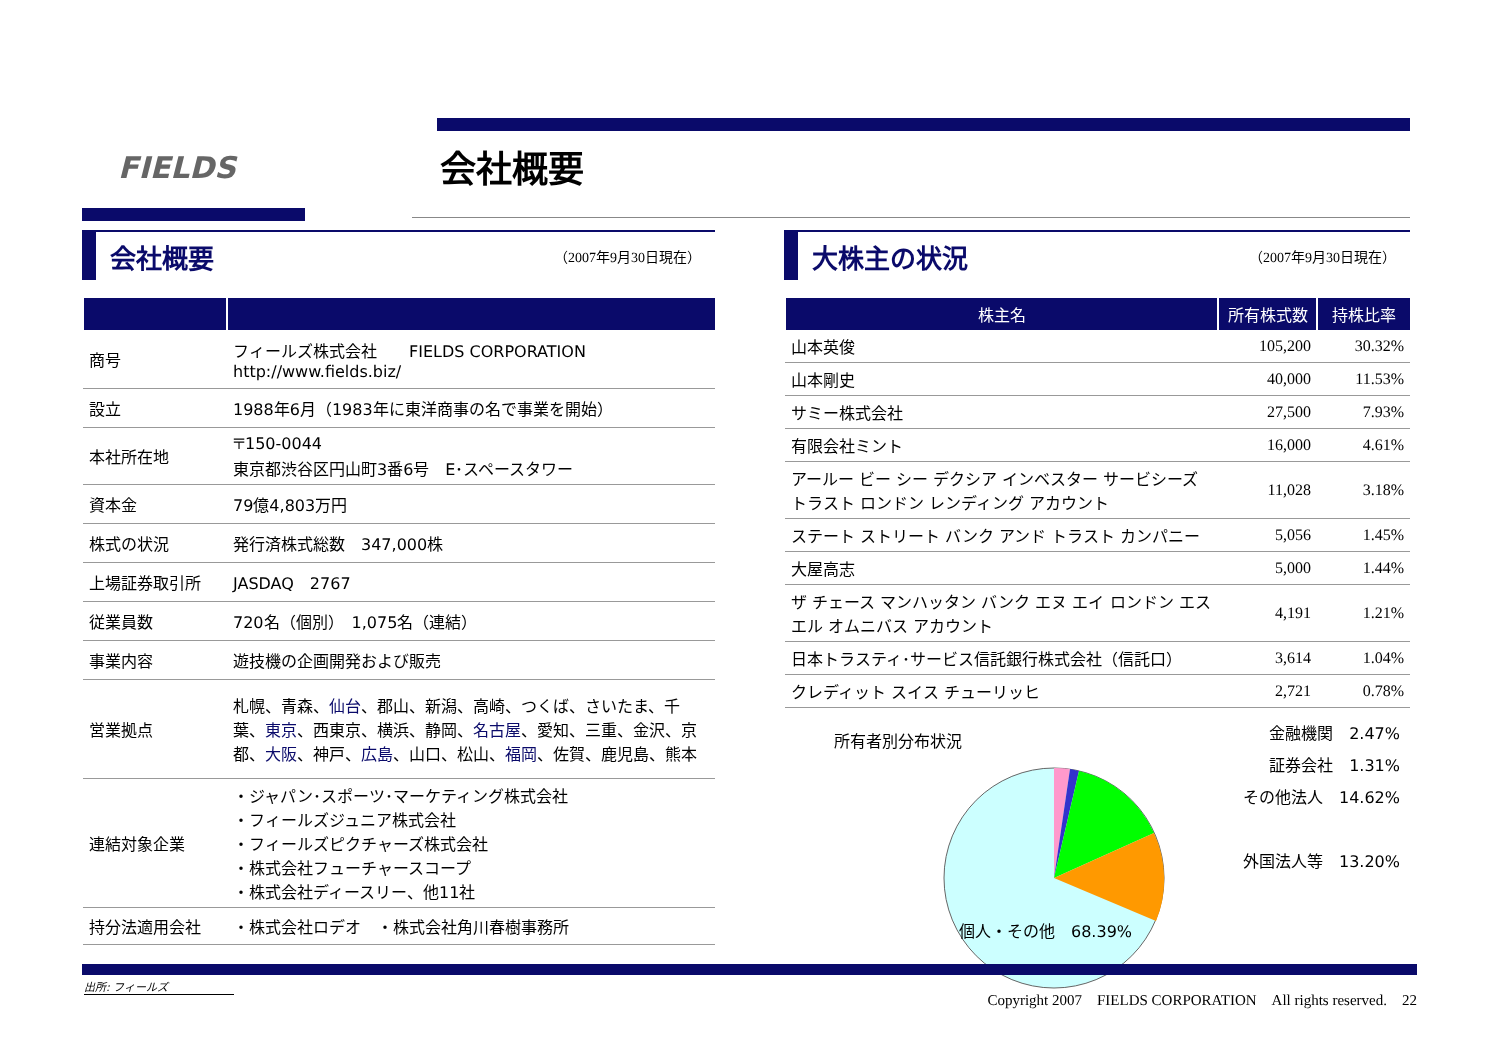FIELDS 会社概要
会社概要
（2007年9月30日現在）
| 商号 | フィールズ株式会社 FIELDS CORPORATION http://www.fields.biz/ |
| 設立 | 1988年6月（1983年に東洋商事の名で事業を開始） |
| 本社所在地 | 〒150-0044 東京都渋谷区円山町3番6号 E･スペースタワー |
| 資本金 | 79億4,803万円 |
| 株式の状況 | 発行済株式総数 347,000株 |
| 上場証券取引所 | JASDAQ 2767 |
| 従業員数 | 720名（個別） 1,075名（連結） |
| 事業内容 | 遊技機の企画開発および販売 |
| 営業拠点 | 札幌、青森、 仙台 、郡山、新潟、高崎、つくば、さいたま、千葉、 東京 、西東京、横浜、静岡、 名古屋 、愛知、三重、金沢、京都、 大阪 、神戸、 広島 、山口、松山、 福岡 、佐賀、鹿児島、熊本 |
| 連結対象企業 | ・ジャパン･スポーツ･マーケティング株式会社 ・フィールズジュニア株式会社 ・フィールズピクチャーズ株式会社 ・株式会社フューチャースコープ ・株式会社ディースリー、他11社 |
| 持分法適用会社 | ・株式会社ロデオ ・株式会社角川春樹事務所 |
大株主の状況
（2007年9月30日現在）
| 株主名 | 所有株式数 | 持株比率 |
| --- | --- | --- |
| 山本英俊 | 105,200 | 30.32% |
| 山本剛史 | 40,000 | 11.53% |
| サミー株式会社 | 27,500 | 7.93% |
| 有限会社ミント | 16,000 | 4.61% |
| アールー ビー シー デクシア インベスター サービシーズ トラスト ロンドン レンディング アカウント | 11,028 | 3.18% |
| ステート ストリート バンク アンド トラスト カンパニー | 5,056 | 1.45% |
| 大屋高志 | 5,000 | 1.44% |
| ザ チェース マンハッタン バンク エヌ エイ ロンドン エス エル オムニバス アカウント | 4,191 | 1.21% |
| 日本トラスティ･サービス信託銀行株式会社（信託口） | 3,614 | 1.04% |
| クレディット スイス チューリッヒ | 2,721 | 0.78% |
所有者別分布状況
金融機関　2.47%
証券会社　1.31%
その他法人　14.62%
外国法人等　13.20%
個人・その他　68.39%
出所: フィールズ
Copyright 2007　FIELDS CORPORATION　All rights reserved.　22